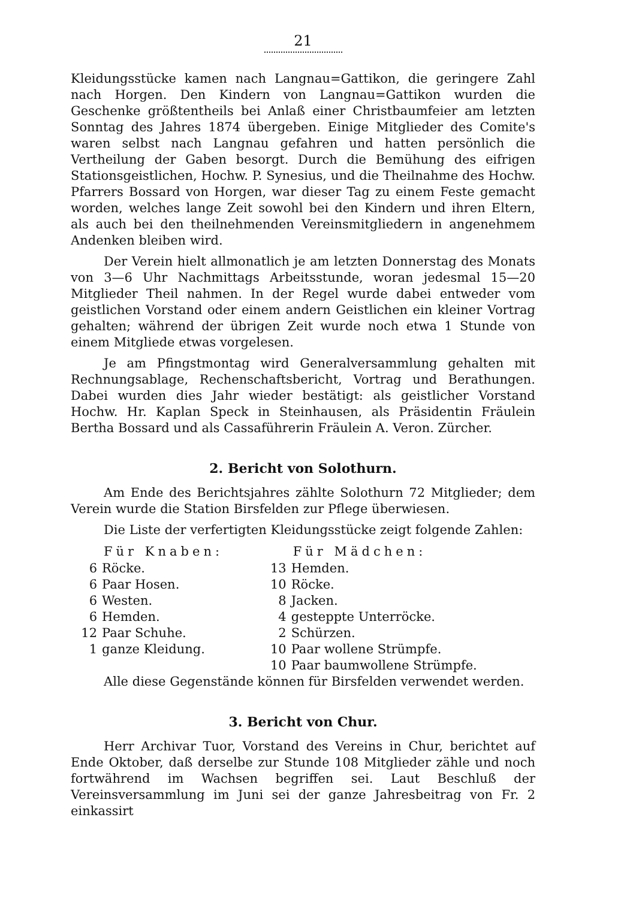21
Kleidungsstücke kamen nach Langnau=Gattikon, die geringere Zahl nach Horgen. Den Kindern von Langnau=Gattikon wurden die Geschenke größtentheils bei Anlaß einer Christbaumfeier am letzten Sonntag des Jahres 1874 übergeben. Einige Mitglieder des Comite's waren selbst nach Langnau gefahren und hatten persönlich die Vertheilung der Gaben besorgt. Durch die Bemühung des eifrigen Stationsgeistlichen, Hochw. P. Synesius, und die Theilnahme des Hochw. Pfarrers Bossard von Horgen, war dieser Tag zu einem Feste gemacht worden, welches lange Zeit sowohl bei den Kindern und ihren Eltern, als auch bei den theilnehmenden Vereinsmitgliedern in angenehmem Andenken bleiben wird.
Der Verein hielt allmonatlich je am letzten Donnerstag des Monats von 3—6 Uhr Nachmittags Arbeitsstunde, woran jedesmal 15—20 Mitglieder Theil nahmen. In der Regel wurde dabei entweder vom geistlichen Vorstand oder einem andern Geistlichen ein kleiner Vortrag gehalten; während der übrigen Zeit wurde noch etwa 1 Stunde von einem Mitgliede etwas vorgelesen.
Je am Pfingstmontag wird Generalversammlung gehalten mit Rechnungsablage, Rechenschaftsbericht, Vortrag und Berathungen. Dabei wurden dies Jahr wieder bestätigt: als geistlicher Vorstand Hochw. Hr. Kaplan Speck in Steinhausen, als Präsidentin Fräulein Bertha Bossard und als Cassaführerin Fräulein A. Veron. Zürcher.
2. Bericht von Solothurn.
Am Ende des Berichtsjahres zählte Solothurn 72 Mitglieder; dem Verein wurde die Station Birsfelden zur Pflege überwiesen.
Die Liste der verfertigten Kleidungsstücke zeigt folgende Zahlen:
| Für Knaben: | | Für Mädchen: | |
| --- | --- | --- | --- |
| 6 | Röcke. | 13 | Hemden. |
| 6 | Paar Hosen. | 10 | Röcke. |
| 6 | Westen. | 8 | Jacken. |
| 6 | Hemden. | 4 | gesteppte Unterröcke. |
| 12 | Paar Schuhe. | 2 | Schürzen. |
| 1 | ganze Kleidung. | 10 | Paar wollene Strümpfe. |
| | | 10 | Paar baumwollene Strümpfe. |
Alle diese Gegenstände können für Birsfelden verwendet werden.
3. Bericht von Chur.
Herr Archivar Tuor, Vorstand des Vereins in Chur, berichtet auf Ende Oktober, daß derselbe zur Stunde 108 Mitglieder zähle und noch fortwährend im Wachsen begriffen sei. Laut Beschluß der Vereinsversammlung im Juni sei der ganze Jahresbeitrag von Fr. 2 einkassirt